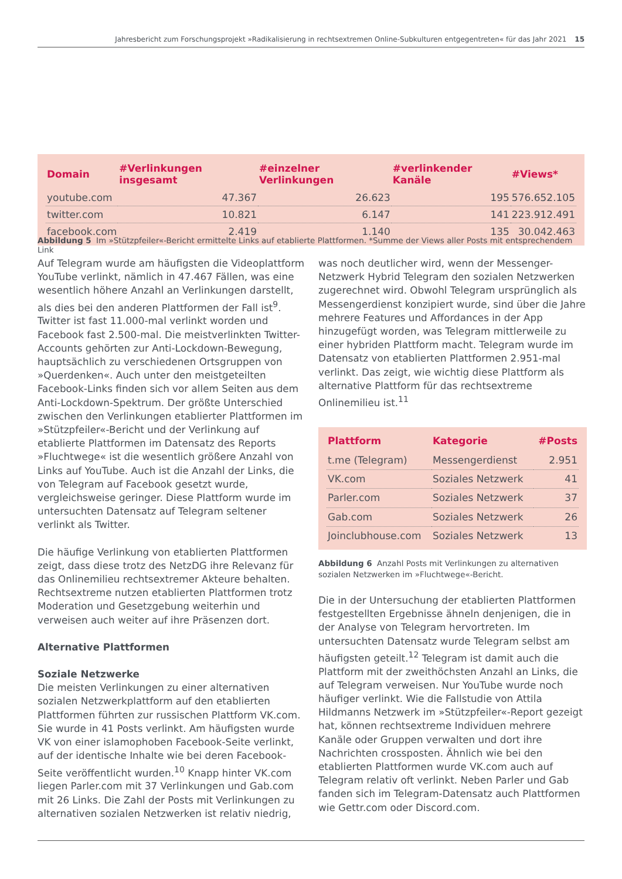Jahresbericht zum Forschungsprojekt »Radikalisierung in rechtsextremen Online-Subkulturen entgegentreten« für das Jahr 2021 15
| Domain | #Verlinkungen insgesamt | #einzelner Verlinkungen | #verlinkender Kanäle | #Views* |
| --- | --- | --- | --- | --- |
| youtube.com | 47.367 | 26.623 | 195 | 576.652.105 |
| twitter.com | 10.821 | 6.147 | 141 | 223.912.491 |
| facebook.com | 2.419 | 1.140 | 135 | 30.042.463 |
Abbildung 5 Im »Stützpfeiler«-Bericht ermittelte Links auf etablierte Plattformen. *Summe der Views aller Posts mit entsprechendem Link
Auf Telegram wurde am häufigsten die Videoplattform YouTube verlinkt, nämlich in 47.467 Fällen, was eine wesentlich höhere Anzahl an Verlinkungen darstellt, als dies bei den anderen Plattformen der Fall ist<sup>9</sup>. Twitter ist fast 11.000-mal verlinkt worden und Facebook fast 2.500-mal. Die meistverlinkten Twitter-Accounts gehörten zur Anti-Lockdown-Bewegung, hauptsächlich zu verschiedenen Ortsgruppen von »Querdenken«. Auch unter den meistgeteilten Facebook-Links finden sich vor allem Seiten aus dem Anti-Lockdown-Spektrum. Der größte Unterschied zwischen den Verlinkungen etablierter Plattformen im »Stützpfeiler«-Bericht und der Verlinkung auf etablierte Plattformen im Datensatz des Reports »Fluchtwege« ist die wesentlich größere Anzahl von Links auf YouTube. Auch ist die Anzahl der Links, die von Telegram auf Facebook gesetzt wurde, vergleichsweise geringer. Diese Plattform wurde im untersuchten Datensatz auf Telegram seltener verlinkt als Twitter.
Die häufige Verlinkung von etablierten Plattformen zeigt, dass diese trotz des NetzDG ihre Relevanz für das Onlinemilieu rechtsextremer Akteure behalten. Rechtsextreme nutzen etablierten Plattformen trotz Moderation und Gesetzgebung weiterhin und verweisen auch weiter auf ihre Präsenzen dort.
Alternative Plattformen
Soziale Netzwerke
Die meisten Verlinkungen zu einer alternativen sozialen Netzwerkplattform auf den etablierten Plattformen führten zur russischen Plattform VK.com. Sie wurde in 41 Posts verlinkt. Am häufigsten wurde VK von einer islamophoben Facebook-Seite verlinkt, auf der identische Inhalte wie bei deren Facebook-Seite veröffentlicht wurden.<sup>10</sup> Knapp hinter VK.com liegen Parler.com mit 37 Verlinkungen und Gab.com mit 26 Links. Die Zahl der Posts mit Verlinkungen zu alternativen sozialen Netzwerken ist relativ niedrig,
was noch deutlicher wird, wenn der Messenger-Netzwerk Hybrid Telegram den sozialen Netzwerken zugerechnet wird. Obwohl Telegram ursprünglich als Messengerdienst konzipiert wurde, sind über die Jahre mehrere Features und Affordances in der App hinzugefügt worden, was Telegram mittlerweile zu einer hybriden Plattform macht. Telegram wurde im Datensatz von etablierten Plattformen 2.951-mal verlinkt. Das zeigt, wie wichtig diese Plattform als alternative Plattform für das rechtsextreme Onlinemilieu ist.<sup>11</sup>
| Plattform | Kategorie | #Posts |
| --- | --- | --- |
| t.me (Telegram) | Messengerdienst | 2.951 |
| VK.com | Soziales Netzwerk | 41 |
| Parler.com | Soziales Netzwerk | 37 |
| Gab.com | Soziales Netzwerk | 26 |
| Joinclubhouse.com | Soziales Netzwerk | 13 |
Abbildung 6 Anzahl Posts mit Verlinkungen zu alternativen sozialen Netzwerken im »Fluchtwege«-Bericht.
Die in der Untersuchung der etablierten Plattformen festgestellten Ergebnisse ähneln denjenigen, die in der Analyse von Telegram hervortreten. Im untersuchten Datensatz wurde Telegram selbst am häufigsten geteilt.<sup>12</sup> Telegram ist damit auch die Plattform mit der zweithöchsten Anzahl an Links, die auf Telegram verweisen. Nur YouTube wurde noch häufiger verlinkt. Wie die Fallstudie von Attila Hildmanns Netzwerk im »Stützpfeiler«-Report gezeigt hat, können rechtsextreme Individuen mehrere Kanäle oder Gruppen verwalten und dort ihre Nachrichten crossposten. Ähnlich wie bei den etablierten Plattformen wurde VK.com auch auf Telegram relativ oft verlinkt. Neben Parler und Gab fanden sich im Telegram-Datensatz auch Plattformen wie Gettr.com oder Discord.com.